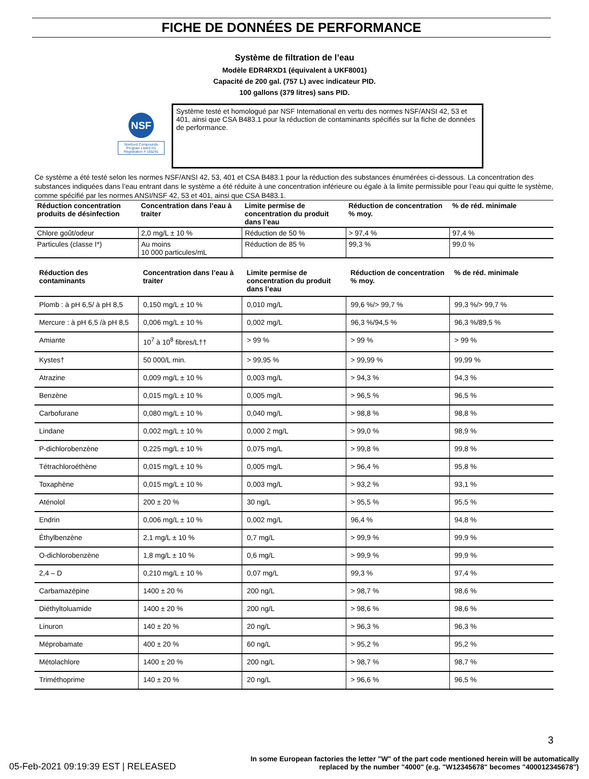FICHE DE DONNÉES DE PERFORMANCE
Système de filtration de l’eau
Modèle EDR4RXD1 (équivalent à UKF8001)
Capacité de 200 gal. (757 L) avec indicateur PID.
100 gallons (379 litres) sans PID.
NSF
Nonfood Compounds Program Listed H1 Registration # 155241
Système testé et homologué par NSF International en vertu des normes NSF/ANSI 42, 53 et 401, ainsi que CSA B483.1 pour la réduction de contaminants spécifiés sur la fiche de données de performance.
Ce système a été testé selon les normes NSF/ANSI 42, 53, 401 et CSA B483.1 pour la réduction des substances énumérées ci-dessous. La concentration des substances indiquées dans l’eau entrant dans le système a été réduite à une concentration inférieure ou égale à la limite permissible pour l’eau qui quitte le système, comme spécifié par les normes ANSI/NSF 42, 53 et 401, ainsi que CSA B483.1.
| Réduction concentration produits de désinfection | Concentration dans l’eau à traiter | Limite permise de concentration du produit dans l’eau | Réduction de concentration % moy. | % de réd. minimale |
| --- | --- | --- | --- | --- |
| Chlore goût/odeur | 2,0 mg/L ± 10 % | Réduction de 50 % | > 97,4 % | 97,4 % |
| Particules (classe I*) | Au moins 10 000 particules/mL | Réduction de 85 % | 99,3 % | 99,0 % |
| Réduction des contaminants | Concentration dans l’eau à traiter | Limite permise de concentration du produit dans l’eau | Réduction de concentration % moy. | % de réd. minimale |
| --- | --- | --- | --- | --- |
| Plomb : à pH 6,5/ à pH 8,5 | 0,150 mg/L ± 10 % | 0,010 mg/L | 99,6 %/> 99,7 % | 99,3 %/> 99,7 % |
| Mercure : à pH 6,5 /à pH 8,5 | 0,006 mg/L ± 10 % | 0,002 mg/L | 96,3 %/94,5 % | 96,3 %/89,5 % |
| Amiante | 10<sup>7</sup> à 10<sup>8</sup> fibres/L†† | > 99 % | > 99 % | > 99 % |
| Kystes† | 50 000/L min. | > 99,95 % | > 99,99 % | 99,99 % |
| Atrazine | 0,009 mg/L ± 10 % | 0,003 mg/L | > 94,3 % | 94,3 % |
| Benzène | 0,015 mg/L ± 10 % | 0,005 mg/L | > 96,5 % | 96,5 % |
| Carbofurane | 0,080 mg/L ± 10 % | 0,040 mg/L | > 98,8 % | 98,8 % |
| Lindane | 0,002 mg/L ± 10 % | 0,000 2 mg/L | > 99,0 % | 98,9 % |
| P-dichlorobenzène | 0,225 mg/L ± 10 % | 0,075 mg/L | > 99,8 % | 99,8 % |
| Tétrachloroéthène | 0,015 mg/L ± 10 % | 0,005 mg/L | > 96,4 % | 95,8 % |
| Toxaphène | 0,015 mg/L ± 10 % | 0,003 mg/L | > 93,2 % | 93,1 % |
| Aténolol | 200 ± 20 % | 30 ng/L | > 95,5 % | 95,5 % |
| Endrin | 0,006 mg/L ± 10 % | 0,002 mg/L | 96,4 % | 94,8 % |
| Éthylbenzène | 2,1 mg/L ± 10 % | 0,7 mg/L | > 99,9 % | 99,9 % |
| O-dichlorobenzène | 1,8 mg/L ± 10 % | 0,6 mg/L | > 99,9 % | 99,9 % |
| 2,4 – D | 0,210 mg/L ± 10 % | 0,07 mg/L | 99,3 % | 97,4 % |
| Carbamazépine | 1400 ± 20 % | 200 ng/L | > 98,7 % | 98,6 % |
| Diéthyltoluamide | 1400 ± 20 % | 200 ng/L | > 98,6 % | 98,6 % |
| Linuron | 140 ± 20 % | 20 ng/L | > 96,3 % | 96,3 % |
| Méprobamate | 400 ± 20 % | 60 ng/L | > 95,2 % | 95,2 % |
| Métolachlore | 1400 ± 20 % | 200 ng/L | > 98,7 % | 98,7 % |
| Triméthoprime | 140 ± 20 % | 20 ng/L | > 96,6 % | 96,5 % |
3
05-Feb-2021 09:19:39 EST | RELEASED
In some European factories the letter "W" of the part code mentioned herein will be automatically
replaced by the number "4000" (e.g. "W12345678" becomes "400012345678")